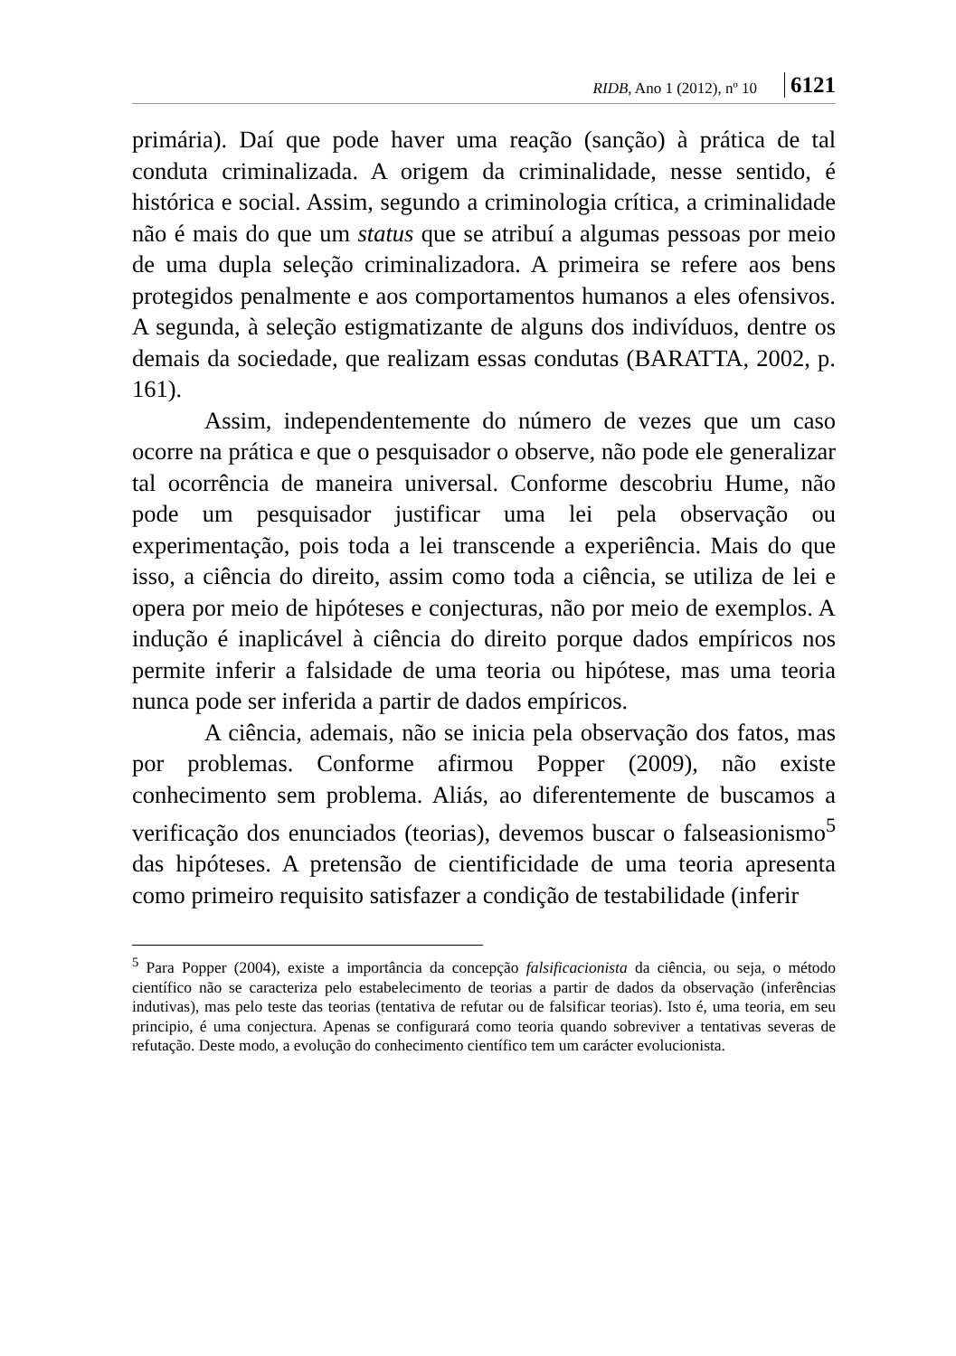RIDB, Ano 1 (2012), nº 10 6121
primária). Daí que pode haver uma reação (sanção) à prática de tal conduta criminalizada. A origem da criminalidade, nesse sentido, é histórica e social. Assim, segundo a criminologia crítica, a criminalidade não é mais do que um status que se atribuí a algumas pessoas por meio de uma dupla seleção criminalizadora. A primeira se refere aos bens protegidos penalmente e aos comportamentos humanos a eles ofensivos. A segunda, à seleção estigmatizante de alguns dos indivíduos, dentre os demais da sociedade, que realizam essas condutas (BARATTA, 2002, p. 161).
Assim, independentemente do número de vezes que um caso ocorre na prática e que o pesquisador o observe, não pode ele generalizar tal ocorrência de maneira universal. Conforme descobriu Hume, não pode um pesquisador justificar uma lei pela observação ou experimentação, pois toda a lei transcende a experiência. Mais do que isso, a ciência do direito, assim como toda a ciência, se utiliza de lei e opera por meio de hipóteses e conjecturas, não por meio de exemplos. A indução é inaplicável à ciência do direito porque dados empíricos nos permite inferir a falsidade de uma teoria ou hipótese, mas uma teoria nunca pode ser inferida a partir de dados empíricos.
A ciência, ademais, não se inicia pela observação dos fatos, mas por problemas. Conforme afirmou Popper (2009), não existe conhecimento sem problema. Aliás, ao diferentemente de buscamos a verificação dos enunciados (teorias), devemos buscar o falseasionismo<sup>5</sup> das hipóteses. A pretensão de cientificidade de uma teoria apresenta como primeiro requisito satisfazer a condição de testabilidade (inferir
<sup>5</sup> Para Popper (2004), existe a importância da concepção falsificacionista da ciência, ou seja, o método científico não se caracteriza pelo estabelecimento de teorias a partir de dados da observação (inferências indutivas), mas pelo teste das teorias (tentativa de refutar ou de falsificar teorias). Isto é, uma teoria, em seu principio, é uma conjectura. Apenas se configurará como teoria quando sobreviver a tentativas severas de refutação. Deste modo, a evolução do conhecimento científico tem um carácter evolucionista.